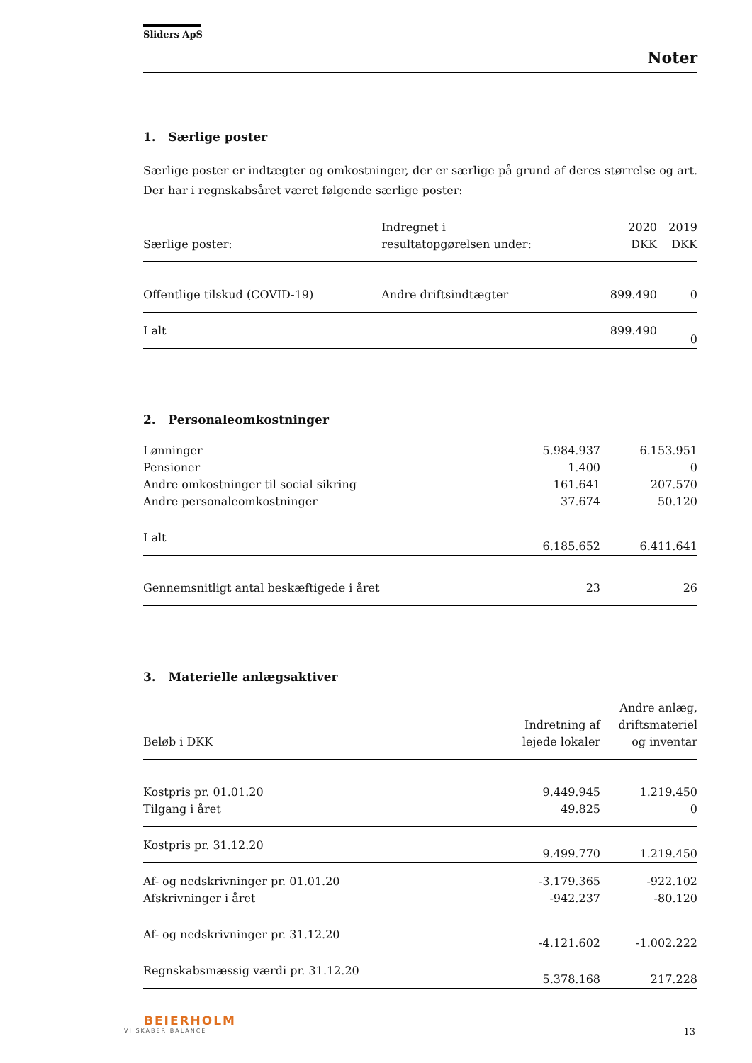Sliders ApS
Noter
1. Særlige poster
Særlige poster er indtægter og omkostninger, der er særlige på grund af deres størrelse og art. Der har i regnskabsåret været følgende særlige poster:
| Særlige poster: | Indregnet i resultatopgørelsen under: | 2020 DKK | 2019 DKK |
| --- | --- | --- | --- |
| Offentlige tilskud (COVID-19) | Andre driftsindtægter | 899.490 | 0 |
| I alt | | 899.490 | 0 |
2. Personaleomkostninger
| Lønninger | 5.984.937 | 6.153.951 |
| Pensioner | 1.400 | 0 |
| Andre omkostninger til social sikring | 161.641 | 207.570 |
| Andre personaleomkostninger | 37.674 | 50.120 |
| I alt | 6.185.652 | 6.411.641 |
| Gennemsnitligt antal beskæftigede i året | 23 | 26 |
3. Materielle anlægsaktiver
| Beløb i DKK | Indretning af lejede lokaler | Andre anlæg, driftsmateriel og inventar |
| --- | --- | --- |
| Kostpris pr. 01.01.20 | 9.449.945 | 1.219.450 |
| Tilgang i året | 49.825 | 0 |
| Kostpris pr. 31.12.20 | 9.499.770 | 1.219.450 |
| Af- og nedskrivninger pr. 01.01.20 | -3.179.365 | -922.102 |
| Afskrivninger i året | -942.237 | -80.120 |
| Af- og nedskrivninger pr. 31.12.20 | -4.121.602 | -1.002.222 |
| Regnskabsmæssig værdi pr. 31.12.20 | 5.378.168 | 217.228 |
BEIERHOLM
VI SKABER BALANCE
13